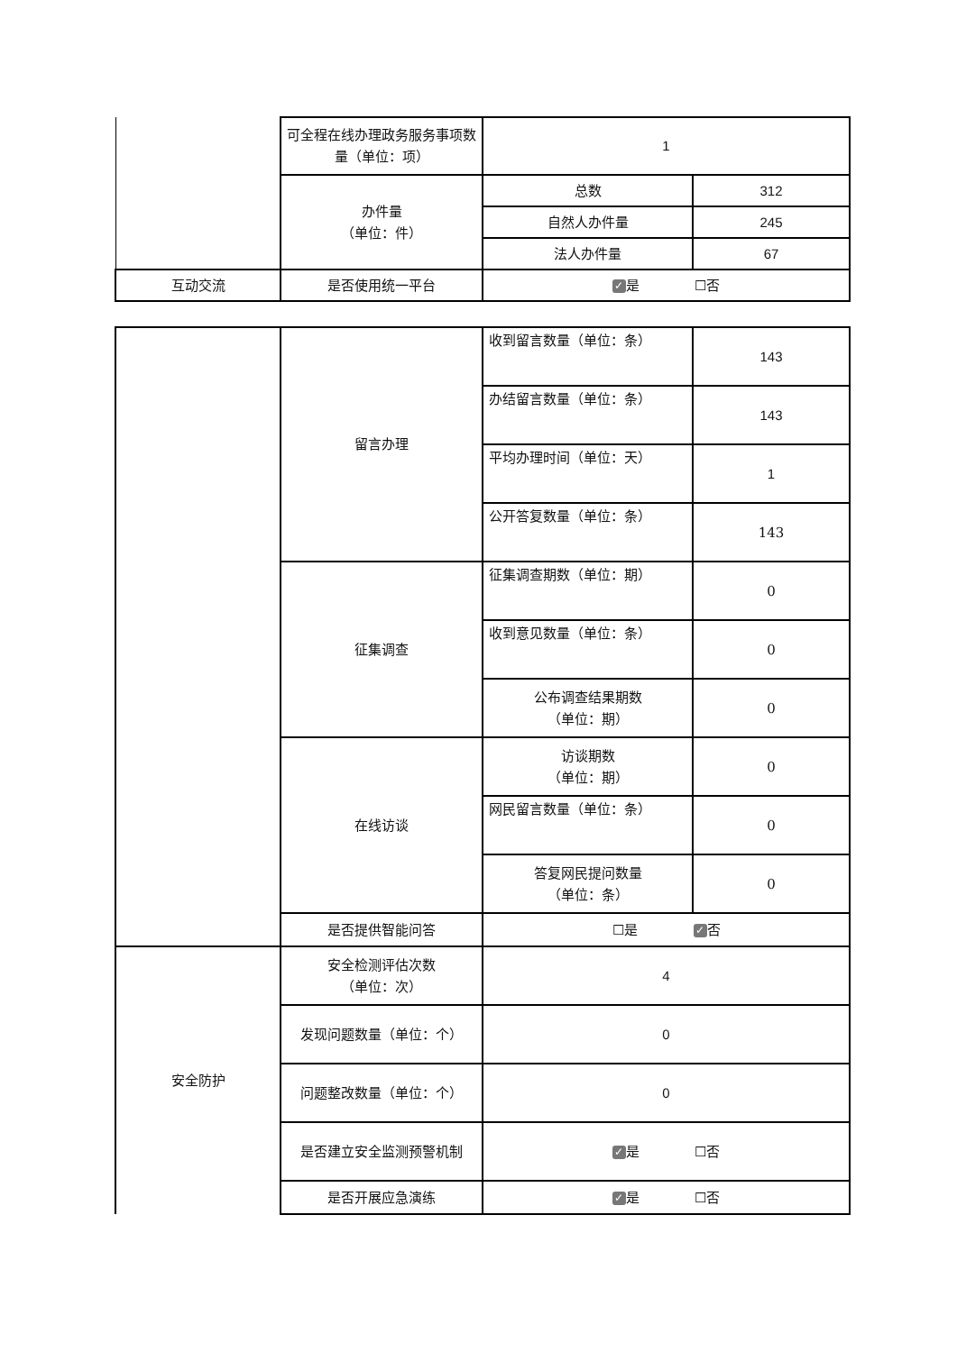| | 可全程在线办理政务服务事项数量（单位：项） | 1 | |
| | 办件量 （单位：件） | 总数 | 312 |
| | | 自然人办件量 | 245 |
| | | 法人办件量 | 67 |
| 互动交流 | 是否使用统一平台 | ✓ 是 ☐否 | |
| | 留言办理 | 收到留言数量（单位：条） | 143 |
| | | 办结留言数量（单位：条） | 143 |
| | | 平均办理时间（单位：天） | 1 |
| | | 公开答复数量（单位：条） | 143 |
| | 征集调查 | 征集调查期数（单位：期） | 0 |
| | | 收到意见数量（单位：条） | 0 |
| | | 公布调查结果期数 （单位：期） | 0 |
| | 在线访谈 | 访谈期数 （单位：期） | 0 |
| | | 网民留言数量（单位：条） | 0 |
| | | 答复网民提问数量 （单位：条） | 0 |
| | 是否提供智能问答 | ☐是 ✓ 否 | |
| 安全防护 | 安全检测评估次数 （单位：次） | 4 | |
| | 发现问题数量（单位：个） | 0 | |
| | 问题整改数量（单位：个） | 0 | |
| | 是否建立安全监测预警机制 | ✓ 是 ☐否 | |
| | 是否开展应急演练 | ✓ 是 ☐否 | |